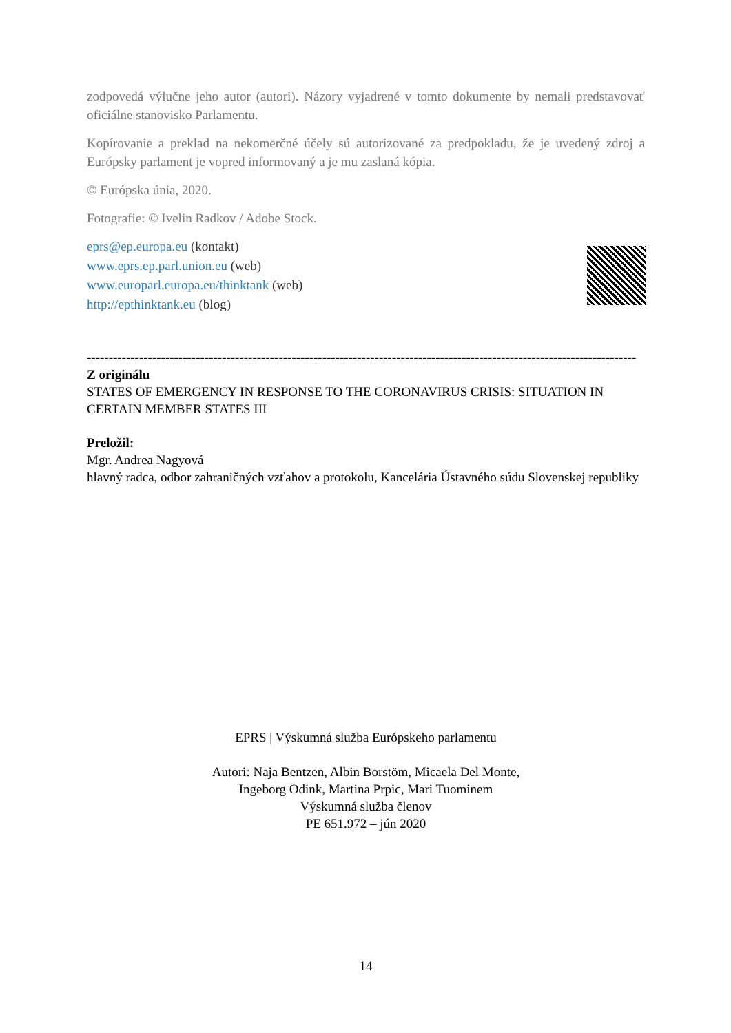zodpovedá výlučne jeho autor (autori). Názory vyjadrené v tomto dokumente by nemali predstavovať oficiálne stanovisko Parlamentu.
Kopírovanie a preklad na nekomerčné účely sú autorizované za predpokladu, že je uvedený zdroj a Európsky parlament je vopred informovaný a je mu zaslaná kópia.
© Európska únia, 2020.
Fotografie: © Ivelin Radkov / Adobe Stock.
eprs@ep.europa.eu (kontakt)
www.eprs.ep.parl.union.eu (web)
www.europarl.europa.eu/thinktank (web)
http://epthinktank.eu (blog)
------------------------------------------------------------------------------------------------------------------------------
Z originálu
STATES OF EMERGENCY IN RESPONSE TO THE CORONAVIRUS CRISIS: SITUATION IN CERTAIN MEMBER STATES III
Preložil:
Mgr. Andrea Nagyová
hlavný radca, odbor zahraničných vzťahov a protokolu, Kancelária Ústavného súdu Slovenskej republiky
EPRS | Výskumná služba Európskeho parlamentu
Autori: Naja Bentzen, Albin Borstöm, Micaela Del Monte,
Ingeborg Odink, Martina Prpic, Mari Tuominem
Výskumná služba členov
PE 651.972 – jún 2020
14